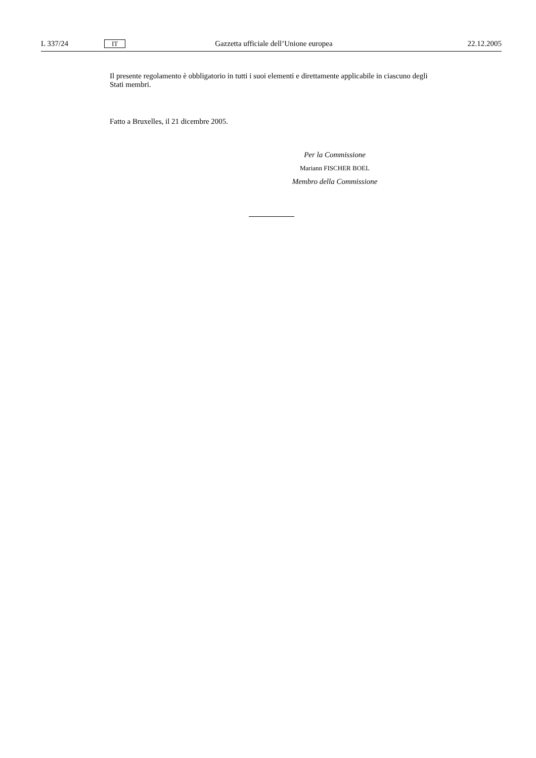L 337/24 IT Gazzetta ufficiale dell’Unione europea 22.12.2005
Il presente regolamento è obbligatorio in tutti i suoi elementi e direttamente applicabile in ciascuno degli Stati membri.
Fatto a Bruxelles, il 21 dicembre 2005.
Per la Commissione
Mariann FISCHER BOEL
Membro della Commissione